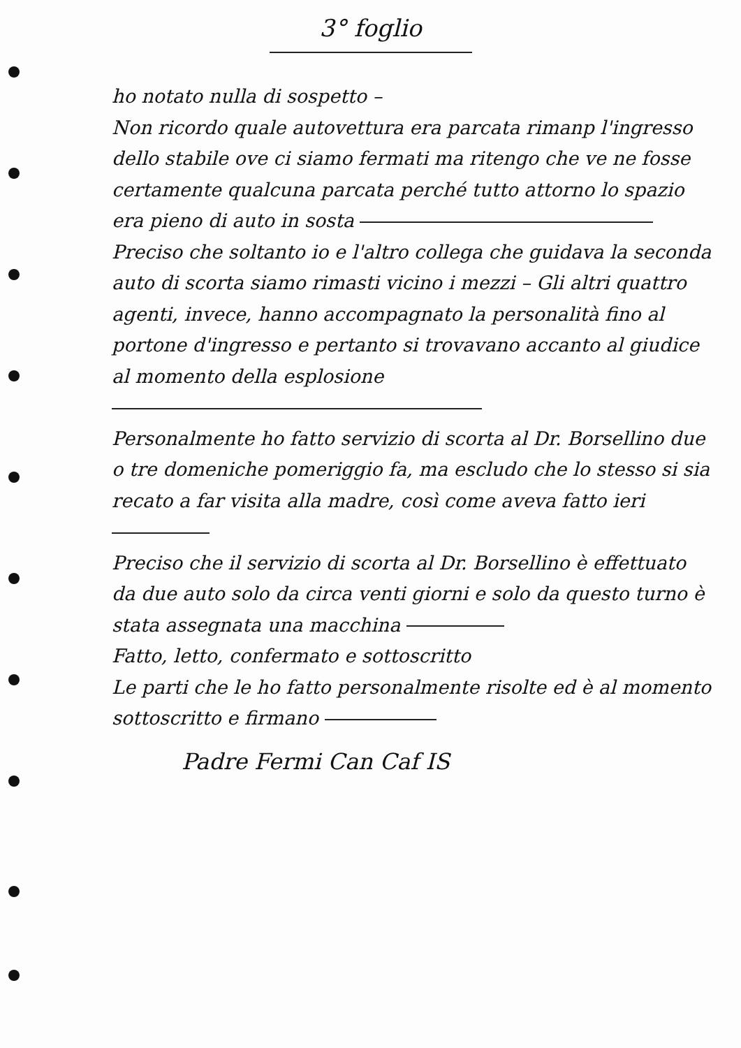3° foglio
ho notato nulla di sospetto –
Non ricordo quale autovettura era parcata rimanp l'ingresso dello stabile ove ci siamo fermati ma ritengo che ve ne fosse certamente qualcuna parcata perché tutto attorno lo spazio era pieno di auto in sosta
Preciso che soltanto io e l'altro collega che guidava la seconda auto di scorta siamo rimasti vicino i mezzi – Gli altri quattro agenti, invece, hanno accompagnato la personalità fino al portone d'ingresso e pertanto si trovavano accanto al giudice al momento della esplosione
Personalmente ho fatto servizio di scorta al Dr. Borsellino due o tre domeniche pomeriggio fa, ma escludo che lo stesso si sia recato a far visita alla madre, così come aveva fatto ieri
Preciso che il servizio di scorta al Dr. Borsellino è effettuato da due auto solo da circa venti giorni e solo da questo turno è stata assegnata una macchina
Fatto, letto, confermato e sottoscritto
Le parti che le ho fatto personalmente risolte ed è al momento sottoscritto e firmano
Padre Fermi Can Caf IS